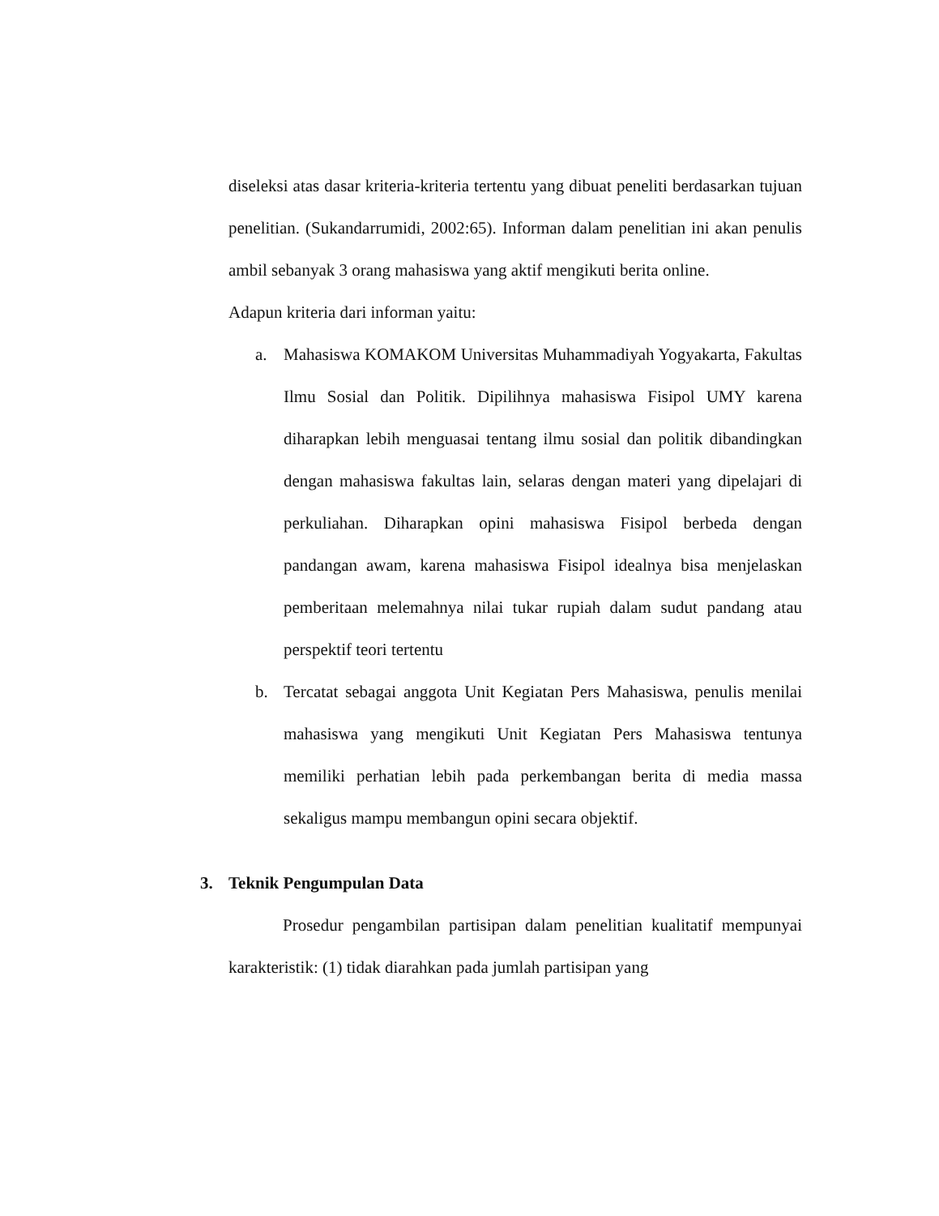diseleksi atas dasar kriteria-kriteria tertentu yang dibuat peneliti berdasarkan tujuan penelitian. (Sukandarrumidi, 2002:65). Informan dalam penelitian ini akan penulis ambil sebanyak 3 orang mahasiswa yang aktif mengikuti berita online.
Adapun kriteria dari informan yaitu:
a. Mahasiswa KOMAKOM Universitas Muhammadiyah Yogyakarta, Fakultas Ilmu Sosial dan Politik. Dipilihnya mahasiswa Fisipol UMY karena diharapkan lebih menguasai tentang ilmu sosial dan politik dibandingkan dengan mahasiswa fakultas lain, selaras dengan materi yang dipelajari di perkuliahan. Diharapkan opini mahasiswa Fisipol berbeda dengan pandangan awam, karena mahasiswa Fisipol idealnya bisa menjelaskan pemberitaan melemahnya nilai tukar rupiah dalam sudut pandang atau perspektif teori tertentu
b. Tercatat sebagai anggota Unit Kegiatan Pers Mahasiswa, penulis menilai mahasiswa yang mengikuti Unit Kegiatan Pers Mahasiswa tentunya memiliki perhatian lebih pada perkembangan berita di media massa sekaligus mampu membangun opini secara objektif.
3. Teknik Pengumpulan Data
Prosedur pengambilan partisipan dalam penelitian kualitatif mempunyai karakteristik: (1) tidak diarahkan pada jumlah partisipan yang